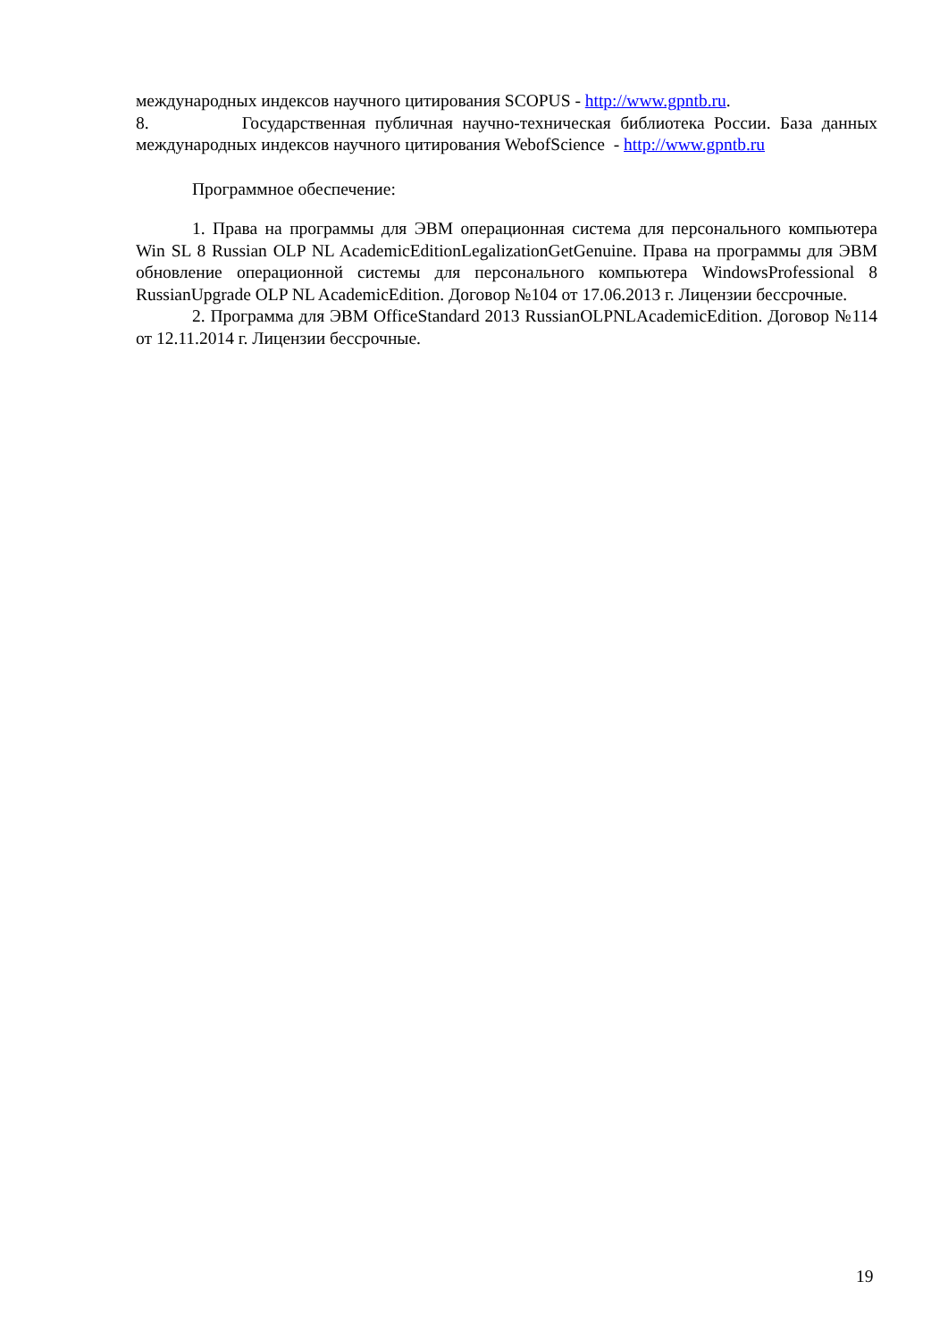международных индексов научного цитирования SCOPUS - http://www.gpntb.ru.
8. Государственная публичная научно-техническая библиотека России. База данных международных индексов научного цитирования WebofScience - http://www.gpntb.ru
Программное обеспечение:
1. Права на программы для ЭВМ операционная система для персонального компьютера Win SL 8 Russian OLP NL AcademicEditionLegalizationGetGenuine. Права на программы для ЭВМ обновление операционной системы для персонального компьютера WindowsProfessional 8 RussianUpgrade OLP NL AcademicEdition. Договор №104 от 17.06.2013 г. Лицензии бессрочные.
2. Программа для ЭВМ OfficeStandard 2013 RussianOLPNLAcademicEdition. Договор №114 от 12.11.2014 г. Лицензии бессрочные.
19